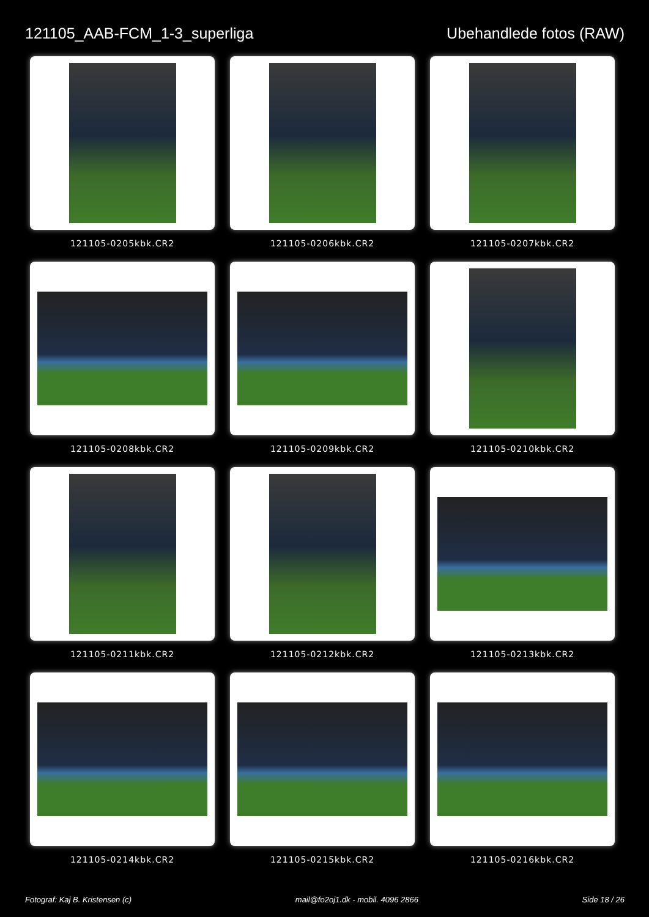121105_AAB-FCM_1-3_superliga Ubehandlede fotos (RAW)
121105-0205kbk.CR2
121105-0206kbk.CR2
121105-0207kbk.CR2
121105-0208kbk.CR2
121105-0209kbk.CR2
121105-0210kbk.CR2
121105-0211kbk.CR2
121105-0212kbk.CR2
121105-0213kbk.CR2
121105-0214kbk.CR2
121105-0215kbk.CR2
121105-0216kbk.CR2
Fotograf: Kaj B. Kristensen (c) mail@fo2oj1.dk - mobil. 4096 2866 Side 18 / 26